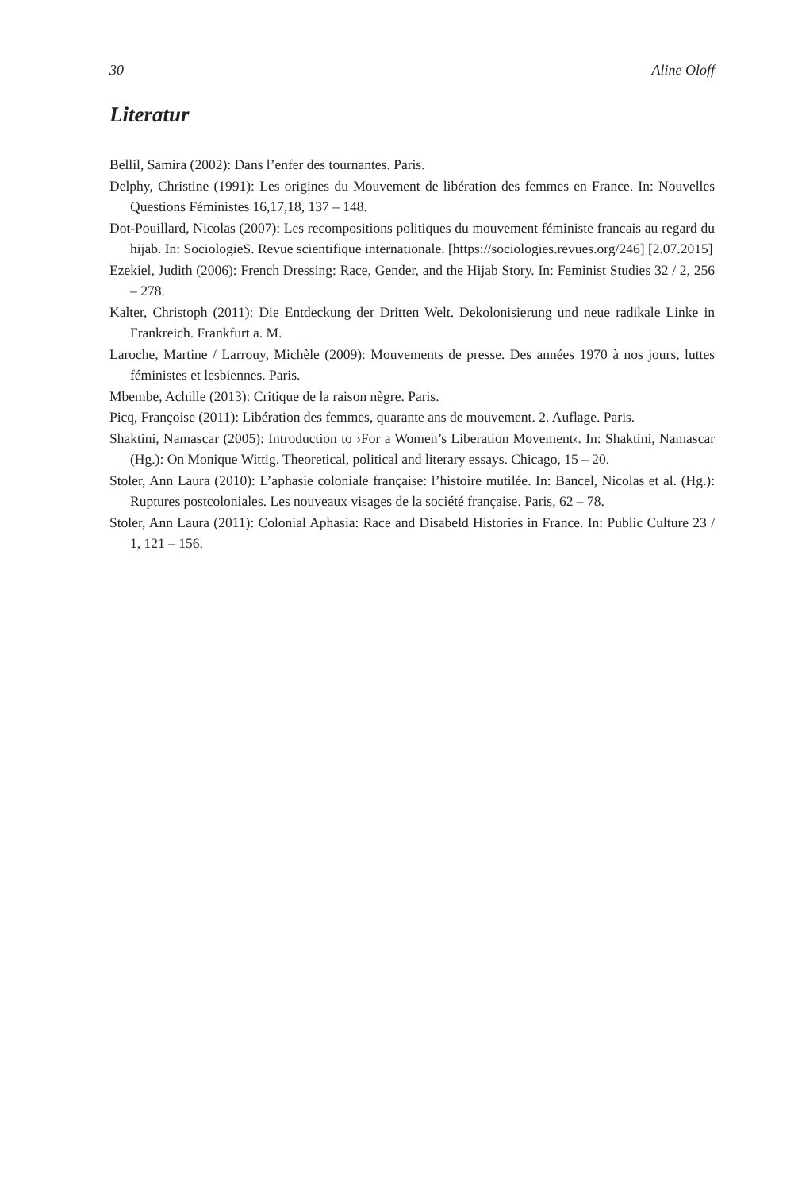30 Aline Oloff
Literatur
Bellil, Samira (2002): Dans l’enfer des tournantes. Paris.
Delphy, Christine (1991): Les origines du Mouvement de libération des femmes en France. In: Nouvelles Questions Féministes 16,17,18, 137 – 148.
Dot-Pouillard, Nicolas (2007): Les recompositions politiques du mouvement féministe francais au regard du hijab. In: SociologieS. Revue scientifique internationale. [https://sociologies.revues.org/246] [2.07.2015]
Ezekiel, Judith (2006): French Dressing: Race, Gender, and the Hijab Story. In: Feminist Studies 32 / 2, 256 – 278.
Kalter, Christoph (2011): Die Entdeckung der Dritten Welt. Dekolonisierung und neue radikale Linke in Frankreich. Frankfurt a. M.
Laroche, Martine / Larrouy, Michèle (2009): Mouvements de presse. Des années 1970 à nos jours, luttes féministes et lesbiennes. Paris.
Mbembe, Achille (2013): Critique de la raison nègre. Paris.
Picq, Françoise (2011): Libération des femmes, quarante ans de mouvement. 2. Auflage. Paris.
Shaktini, Namascar (2005): Introduction to ›For a Women’s Liberation Movement‹. In: Shaktini, Namascar (Hg.): On Monique Wittig. Theoretical, political and literary essays. Chicago, 15 – 20.
Stoler, Ann Laura (2010): L’aphasie coloniale française: l’histoire mutilée. In: Bancel, Nicolas et al. (Hg.): Ruptures postcoloniales. Les nouveaux visages de la société française. Paris, 62 – 78.
Stoler, Ann Laura (2011): Colonial Aphasia: Race and Disabeld Histories in France. In: Public Culture 23 / 1, 121 – 156.